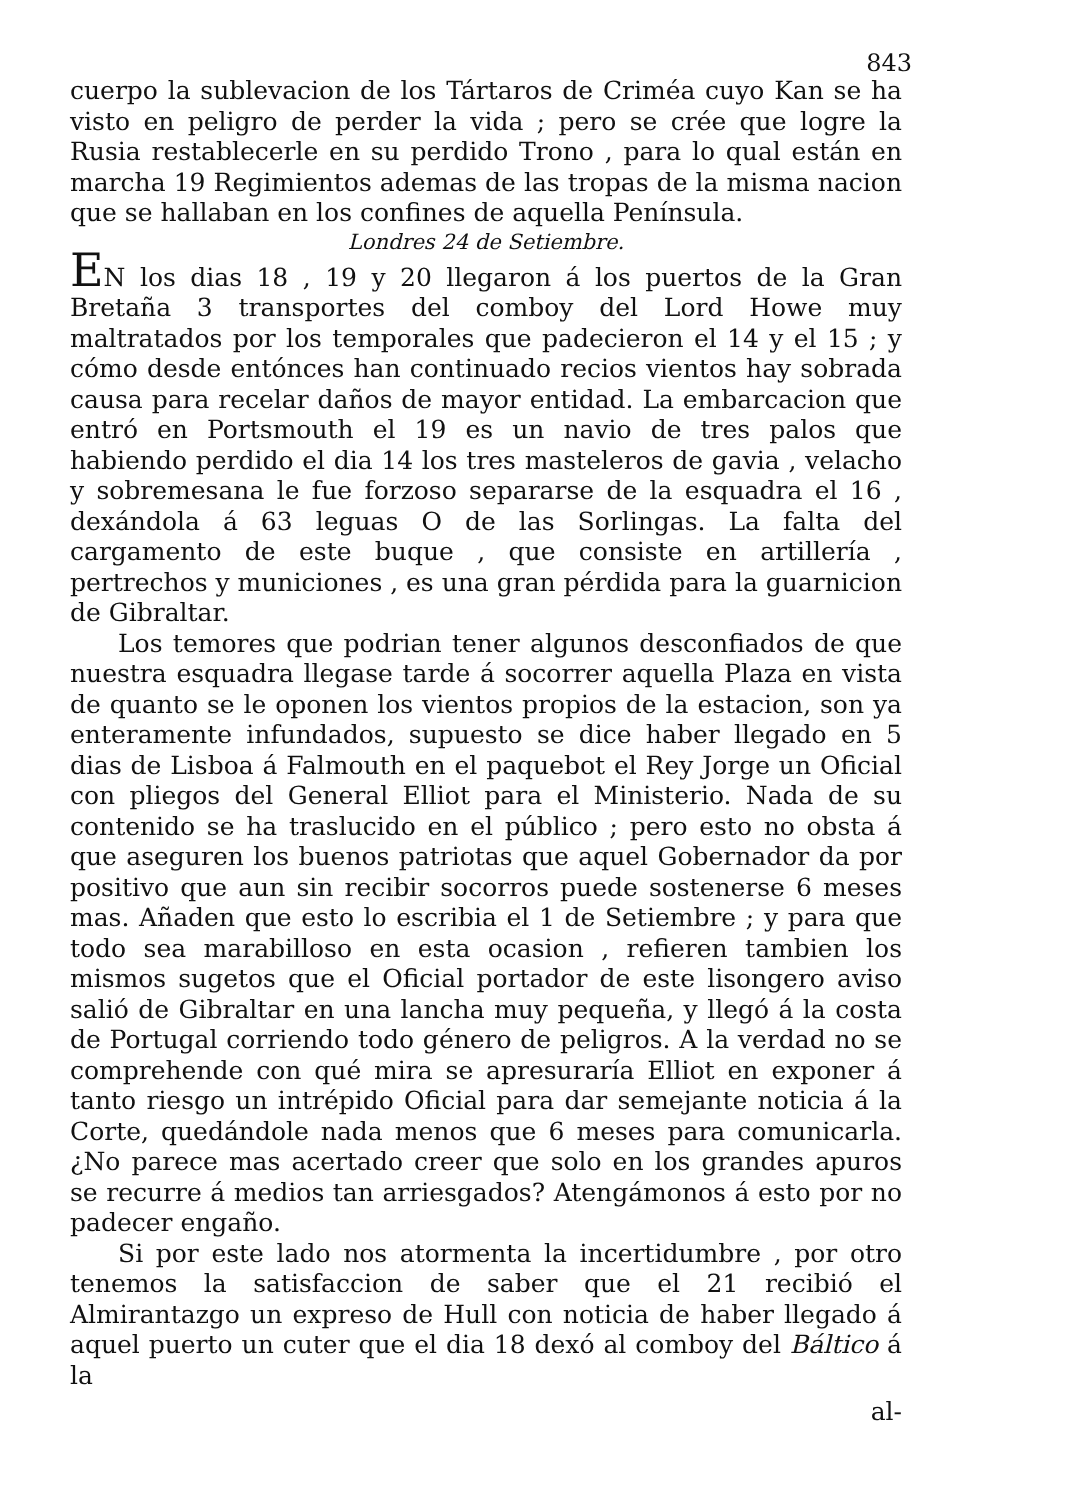843
cuerpo la sublevacion de los Tártaros de Criméa cuyo Kan se ha visto en peligro de perder la vida ; pero se crée que logre la Rusia restablecerle en su perdido Trono , para lo qual están en marcha 19 Regimientos ademas de las tropas de la misma nacion que se hallaban en los confines de aquella Península.
Londres 24 de Setiembre.
EN los dias 18 , 19 y 20 llegaron á los puertos de la Gran Bretaña 3 transportes del comboy del Lord Howe muy maltratados por los temporales que padecieron el 14 y el 15 ; y cómo desde entónces han continuado recios vientos hay sobrada causa para recelar daños de mayor entidad. La embarcacion que entró en Portsmouth el 19 es un navio de tres palos que habiendo perdido el dia 14 los tres masteleros de gavia , velacho y sobremesana le fue forzoso separarse de la esquadra el 16 , dexándola á 63 leguas O de las Sorlingas. La falta del cargamento de este buque , que consiste en artillería , pertrechos y municiones , es una gran pérdida para la guarnicion de Gibraltar.
Los temores que podrian tener algunos desconfiados de que nuestra esquadra llegase tarde á socorrer aquella Plaza en vista de quanto se le oponen los vientos propios de la estacion, son ya enteramente infundados, supuesto se dice haber llegado en 5 dias de Lisboa á Falmouth en el paquebot el Rey Jorge un Oficial con pliegos del General Elliot para el Ministerio. Nada de su contenido se ha traslucido en el público ; pero esto no obsta á que aseguren los buenos patriotas que aquel Gobernador da por positivo que aun sin recibir socorros puede sostenerse 6 meses mas. Añaden que esto lo escribia el 1 de Setiembre ; y para que todo sea marabilloso en esta ocasion , refieren tambien los mismos sugetos que el Oficial portador de este lisongero aviso salió de Gibraltar en una lancha muy pequeña, y llegó á la costa de Portugal corriendo todo género de peligros. A la verdad no se comprehende con qué mira se apresuraría Elliot en exponer á tanto riesgo un intrépido Oficial para dar semejante noticia á la Corte, quedándole nada menos que 6 meses para comunicarla. ¿No parece mas acertado creer que solo en los grandes apuros se recurre á medios tan arriesgados? Atengámonos á esto por no padecer engaño.
Si por este lado nos atormenta la incertidumbre , por otro tenemos la satisfaccion de saber que el 21 recibió el Almirantazgo un expreso de Hull con noticia de haber llegado á aquel puerto un cuter que el dia 18 dexó al comboy del Báltico á la
al-